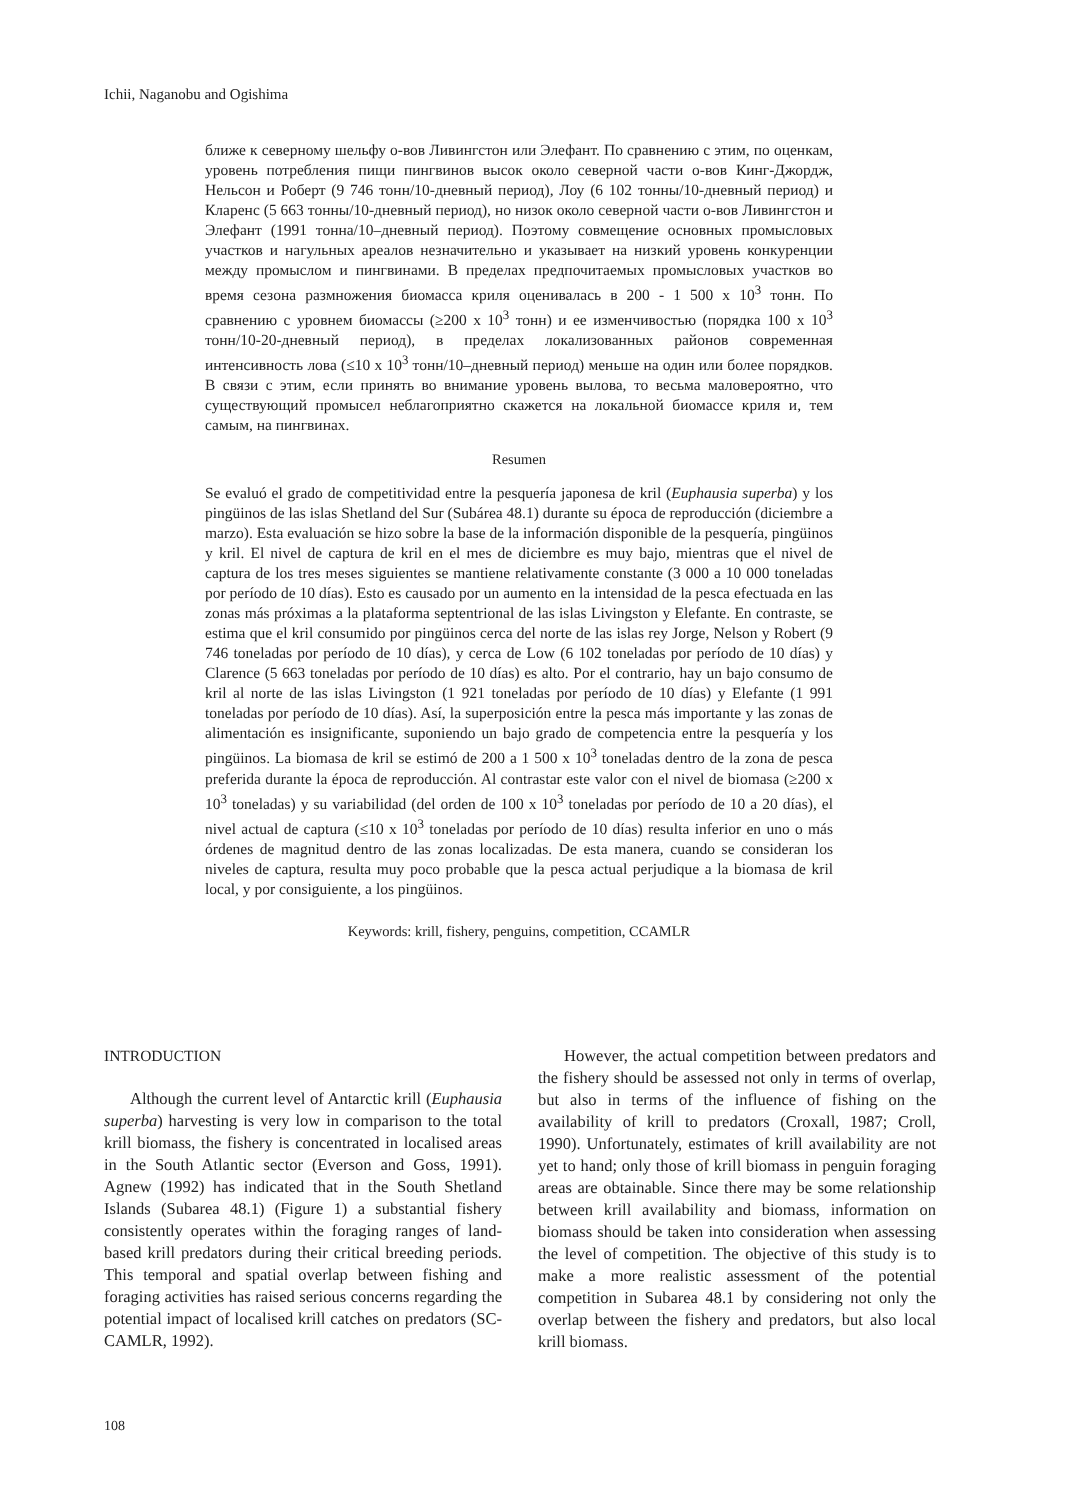Ichii, Naganobu and Ogishima
ближе к северному шельфу о-вов Ливингстон или Элефант. По сравнению с этим, по оценкам, уровень потребления пищи пингвинов высок около северной части о-вов Кинг-Джордж, Нельсон и Роберт (9 746 тонн/10-дневный период), Лоу (6 102 тонны/10-дневный период) и Кларенс (5 663 тонны/10-дневный период), но низок около северной части о-вов Ливингстон и Элефант (1991 тонна/10–дневный период). Поэтому совмещение основных промысловых участков и нагульных ареалов незначительно и указывает на низкий уровень конкуренции между промыслом и пингвинами. В пределах предпочитаемых промысловых участков во время сезона размножения биомасса криля оценивалась в 200 - 1 500 x 10<sup>3</sup> тонн. По сравнению с уровнем биомассы (≥200 x 10<sup>3</sup> тонн) и ее изменчивостью (порядка 100 x 10<sup>3</sup> тонн/10-20-дневный период), в пределах локализованных районов современная интенсивность лова (≤10 x 10<sup>3</sup> тонн/10–дневный период) меньше на один или более порядков. В связи с этим, если принять во внимание уровень вылова, то весьма маловероятно, что существующий промысел неблагоприятно скажется на локальной биомассе криля и, тем самым, на пингвинах.
Resumen
Se evaluó el grado de competitividad entre la pesquería japonesa de kril (Euphausia superba) y los pingüinos de las islas Shetland del Sur (Subárea 48.1) durante su época de reproducción (diciembre a marzo). Esta evaluación se hizo sobre la base de la información disponible de la pesquería, pingüinos y kril. El nivel de captura de kril en el mes de diciembre es muy bajo, mientras que el nivel de captura de los tres meses siguientes se mantiene relativamente constante (3 000 a 10 000 toneladas por período de 10 días). Esto es causado por un aumento en la intensidad de la pesca efectuada en las zonas más próximas a la plataforma septentrional de las islas Livingston y Elefante. En contraste, se estima que el kril consumido por pingüinos cerca del norte de las islas rey Jorge, Nelson y Robert (9 746 toneladas por período de 10 días), y cerca de Low (6 102 toneladas por período de 10 días) y Clarence (5 663 toneladas por período de 10 días) es alto. Por el contrario, hay un bajo consumo de kril al norte de las islas Livingston (1 921 toneladas por período de 10 días) y Elefante (1 991 toneladas por período de 10 días). Así, la superposición entre la pesca más importante y las zonas de alimentación es insignificante, suponiendo un bajo grado de competencia entre la pesquería y los pingüinos. La biomasa de kril se estimó de 200 a 1 500 x 10<sup>3</sup> toneladas dentro de la zona de pesca preferida durante la época de reproducción. Al contrastar este valor con el nivel de biomasa (≥200 x 10<sup>3</sup> toneladas) y su variabilidad (del orden de 100 x 10<sup>3</sup> toneladas por período de 10 a 20 días), el nivel actual de captura (≤10 x 10<sup>3</sup> toneladas por período de 10 días) resulta inferior en uno o más órdenes de magnitud dentro de las zonas localizadas. De esta manera, cuando se consideran los niveles de captura, resulta muy poco probable que la pesca actual perjudique a la biomasa de kril local, y por consiguiente, a los pingüinos.
Keywords: krill, fishery, penguins, competition, CCAMLR
INTRODUCTION
Although the current level of Antarctic krill (Euphausia superba) harvesting is very low in comparison to the total krill biomass, the fishery is concentrated in localised areas in the South Atlantic sector (Everson and Goss, 1991). Agnew (1992) has indicated that in the South Shetland Islands (Subarea 48.1) (Figure 1) a substantial fishery consistently operates within the foraging ranges of land-based krill predators during their critical breeding periods. This temporal and spatial overlap between fishing and foraging activities has raised serious concerns regarding the potential impact of localised krill catches on predators (SC-CAMLR, 1992).
However, the actual competition between predators and the fishery should be assessed not only in terms of overlap, but also in terms of the influence of fishing on the availability of krill to predators (Croxall, 1987; Croll, 1990). Unfortunately, estimates of krill availability are not yet to hand; only those of krill biomass in penguin foraging areas are obtainable. Since there may be some relationship between krill availability and biomass, information on biomass should be taken into consideration when assessing the level of competition. The objective of this study is to make a more realistic assessment of the potential competition in Subarea 48.1 by considering not only the overlap between the fishery and predators, but also local krill biomass.
108